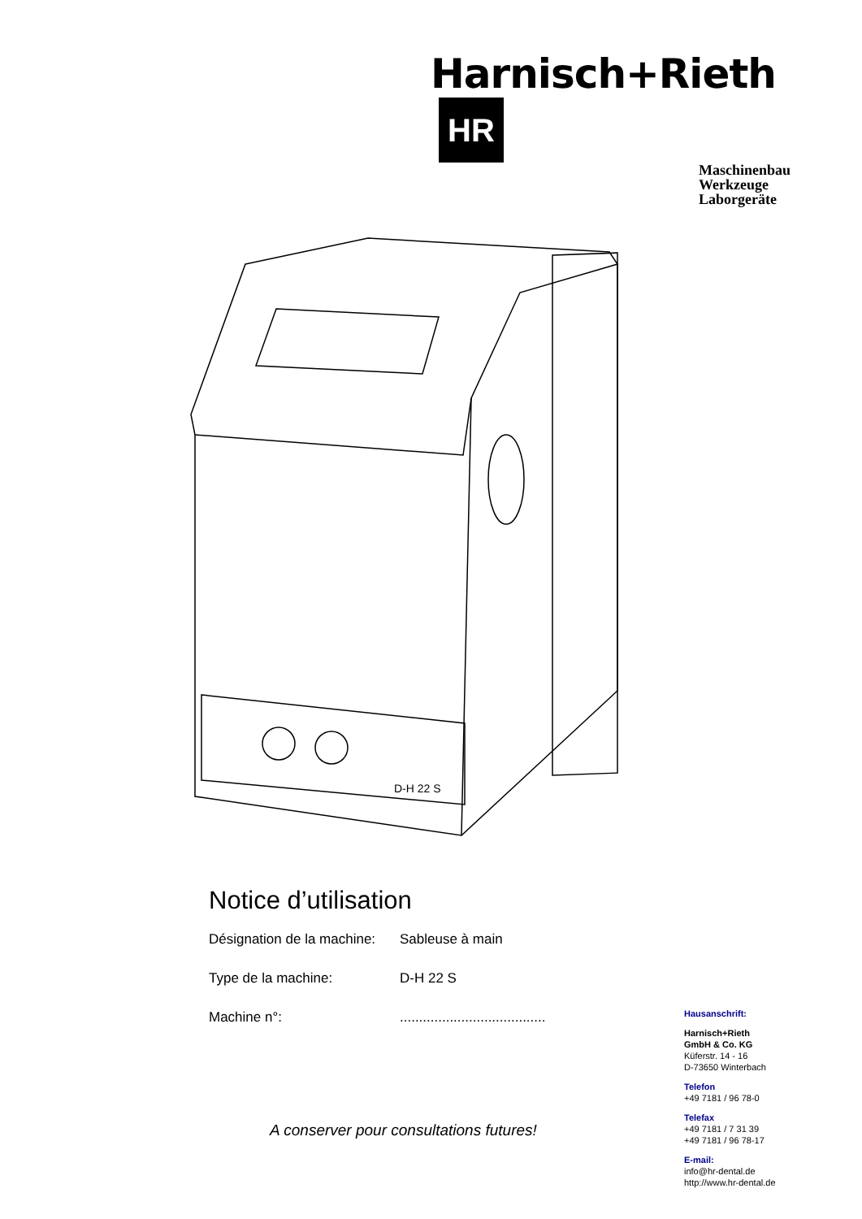Harnisch+Rieth HR
Maschinenbau
Werkzeuge
Laborgeräte
D-H 22 S
Notice d’utilisation
Désignation de la machine: Sableuse à main
Type de la machine: D-H 22 S
Machine n°:......................................
A conserver pour consultations futures!
Hausanschrift:
Harnisch+Rieth
GmbH & Co. KG
Küferstr. 14 - 16
D-73650 Winterbach
Telefon
+49 7181 / 96 78-0
Telefax
+49 7181 / 7 31 39
+49 7181 / 96 78-17
E-mail:
info@hr-dental.de
http://www.hr-dental.de